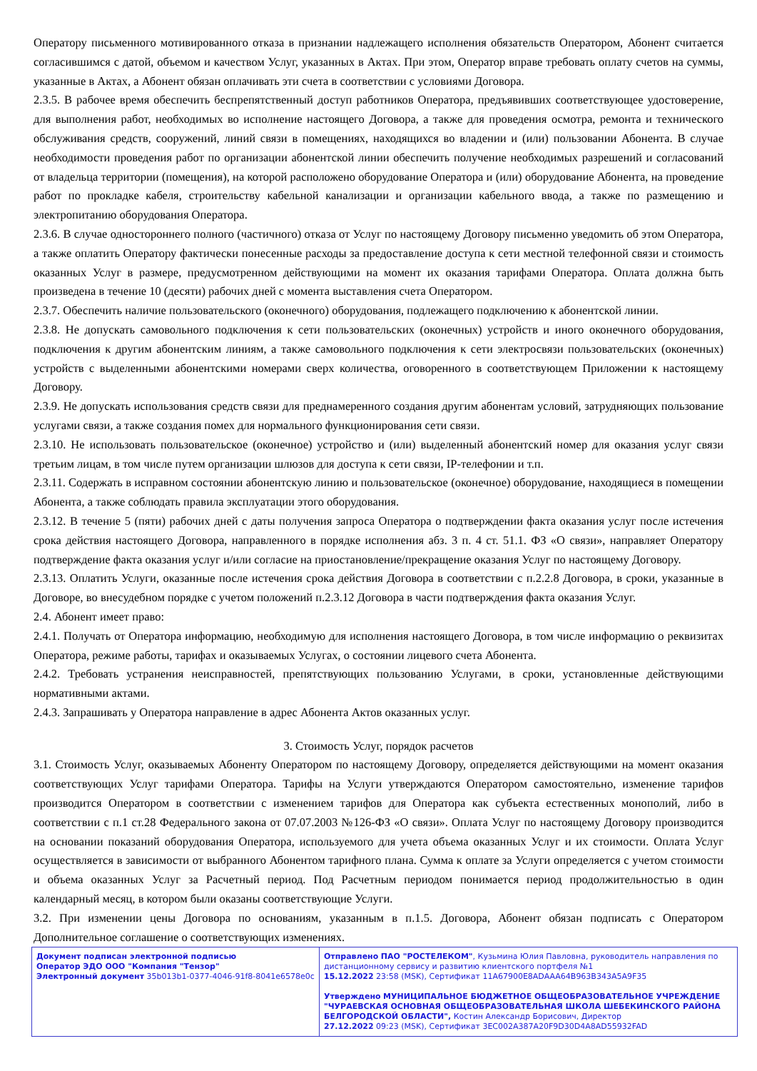Оператору письменного мотивированного отказа в признании надлежащего исполнения обязательств Оператором, Абонент считается согласившимся с датой, объемом и качеством Услуг, указанных в Актах. При этом, Оператор вправе требовать оплату счетов на суммы, указанные в Актах, а Абонент обязан оплачивать эти счета в соответствии с условиями Договора.
2.3.5. В рабочее время обеспечить беспрепятственный доступ работников Оператора, предъявивших соответствующее удостоверение, для выполнения работ, необходимых во исполнение настоящего Договора, а также для проведения осмотра, ремонта и технического обслуживания средств, сооружений, линий связи в помещениях, находящихся во владении и (или) пользовании Абонента. В случае необходимости проведения работ по организации абонентской линии обеспечить получение необходимых разрешений и согласований от владельца территории (помещения), на которой расположено оборудование Оператора и (или) оборудование Абонента, на проведение работ по прокладке кабеля, строительству кабельной канализации и организации кабельного ввода, а также по размещению и электропитанию оборудования Оператора.
2.3.6. В случае одностороннего полного (частичного) отказа от Услуг по настоящему Договору письменно уведомить об этом Оператора, а также оплатить Оператору фактически понесенные расходы за предоставление доступа к сети местной телефонной связи и стоимость оказанных Услуг в размере, предусмотренном действующими на момент их оказания тарифами Оператора. Оплата должна быть произведена в течение 10 (десяти) рабочих дней с момента выставления счета Оператором.
2.3.7. Обеспечить наличие пользовательского (оконечного) оборудования, подлежащего подключению к абонентской линии.
2.3.8. Не допускать самовольного подключения к сети пользовательских (оконечных) устройств и иного оконечного оборудования, подключения к другим абонентским линиям, а также самовольного подключения к сети электросвязи пользовательских (оконечных) устройств с выделенными абонентскими номерами сверх количества, оговоренного в соответствующем Приложении к настоящему Договору.
2.3.9. Не допускать использования средств связи для преднамеренного создания другим абонентам условий, затрудняющих пользование услугами связи, а также создания помех для нормального функционирования сети связи.
2.3.10. Не использовать пользовательское (оконечное) устройство и (или) выделенный абонентский номер для оказания услуг связи третьим лицам, в том числе путем организации шлюзов для доступа к сети связи, IP-телефонии и т.п.
2.3.11. Содержать в исправном состоянии абонентскую линию и пользовательское (оконечное) оборудование, находящиеся в помещении Абонента, а также соблюдать правила эксплуатации этого оборудования.
2.3.12. В течение 5 (пяти) рабочих дней с даты получения запроса Оператора о подтверждении факта оказания услуг после истечения срока действия настоящего Договора, направленного в порядке исполнения абз. 3 п. 4 ст. 51.1. ФЗ «О связи», направляет Оператору подтверждение факта оказания услуг и/или согласие на приостановление/прекращение оказания Услуг по настоящему Договору.
2.3.13. Оплатить Услуги, оказанные после истечения срока действия Договора в соответствии с п.2.2.8 Договора, в сроки, указанные в Договоре, во внесудебном порядке с учетом положений п.2.3.12 Договора в части подтверждения факта оказания Услуг.
2.4. Абонент имеет право:
2.4.1. Получать от Оператора информацию, необходимую для исполнения настоящего Договора, в том числе информацию о реквизитах Оператора, режиме работы, тарифах и оказываемых Услугах, о состоянии лицевого счета Абонента.
2.4.2. Требовать устранения неисправностей, препятствующих пользованию Услугами, в сроки, установленные действующими нормативными актами.
2.4.3. Запрашивать у Оператора направление в адрес Абонента Актов оказанных услуг.
3. Стоимость Услуг, порядок расчетов
3.1. Стоимость Услуг, оказываемых Абоненту Оператором по настоящему Договору, определяется действующими на момент оказания соответствующих Услуг тарифами Оператора. Тарифы на Услуги утверждаются Оператором самостоятельно, изменение тарифов производится Оператором в соответствии с изменением тарифов для Оператора как субъекта естественных монополий, либо в соответствии с п.1 ст.28 Федерального закона от 07.07.2003 №126-ФЗ «О связи». Оплата Услуг по настоящему Договору производится на основании показаний оборудования Оператора, используемого для учета объема оказанных Услуг и их стоимости. Оплата Услуг осуществляется в зависимости от выбранного Абонентом тарифного плана. Сумма к оплате за Услуги определяется с учетом стоимости и объема оказанных Услуг за Расчетный период. Под Расчетным периодом понимается период продолжительностью в один календарный месяц, в котором были оказаны соответствующие Услуги.
3.2. При изменении цены Договора по основаниям, указанным в п.1.5. Договора, Абонент обязан подписать с Оператором Дополнительное соглашение о соответствующих изменениях.
| Документ подписан электронной подписью Оператор ЭДО ООО "Компания "Тензор" Электронный документ 35b013b1-0377-4046-91f8-8041e6578e0c | Отправлено ПАО "РОСТЕЛЕКОМ" , Кузьмина Юлия Павловна, руководитель направления по дистанционному сервису и развитию клиентского портфеля №1 15.12.2022 23:58 (MSK), Сертификат 11A67900E8ADAAA64B963B343A5A9F35 Утверждено МУНИЦИПАЛЬНОЕ БЮДЖЕТНОЕ ОБЩЕОБРАЗОВАТЕЛЬНОЕ УЧРЕЖДЕНИЕ "ЧУРАЕВСКАЯ ОСНОВНАЯ ОБЩЕОБРАЗОВАТЕЛЬНАЯ ШКОЛА ШЕБЕКИНСКОГО РАЙОНА БЕЛГОРОДСКОЙ ОБЛАСТИ", Костин Александр Борисович, Директор 27.12.2022 09:23 (MSK), Сертификат 3EC002A387A20F9D30D4A8AD55932FAD |